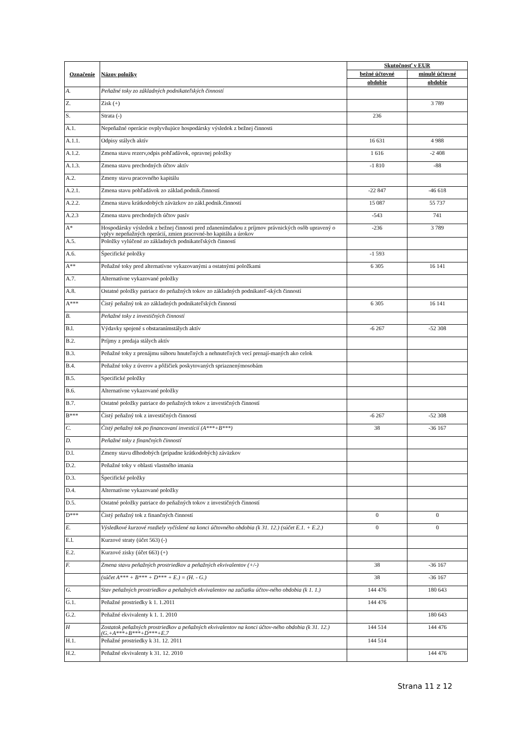| Označenie | Názov položky | Skutočnosť v EUR | |
| --- | --- | --- | --- |
| | | bežné účtovné | minulé účtovné |
| | | obdobie | obdobie |
| A. | Peňažné toky zo základných podnikateľských činností | | |
| Z. | Zisk (+) | | 3 789 |
| S. | Strata (-) | 236 | |
| A.1. | Nepeňažné operácie ovplyvňujúce hospodársky výsledok z bežnej činnosti | | |
| A.1.1. | Odpisy stálych aktív | 16 631 | 4 988 |
| A.1.2. | Zmena stavu rezerv,odpis pohľadávok, opravnej položky | 1 616 | -2 408 |
| A.1.3. | Zmena stavu prechodných účtov aktív | -1 810 | -88 |
| A.2. | Zmeny stavu pracovného kapitálu | | |
| A.2.1. | Zmena stavu pohľadávok zo základ.podnik.činností | -22 847 | -46 618 |
| A.2.2. | Zmena stavu krátkodobých záväzkov zo zákl.podnik.činností | 15 087 | 55 737 |
| A.2.3 | Zmena stavu prechodných účtov pasív | -543 | 741 |
| A* | Hospodársky výsledok z bežnej činnosti pred zdanenímdaňou z príjmov právnických osôb upravený o vplyv nepeňažných operácií, zmien pracovné-ho kapitálu a úrokov | -236 | 3 789 |
| A.5. | Položky vylúčené zo základných podnikateľských činností | | |
| A.6. | Špecifické položky | -1 593 | |
| A** | Peňažné toky pred alternatívne vykazovanými a ostatnými položkami | 6 305 | 16 141 |
| A.7. | Alternatívne vykazované položky | | |
| A.8. | Ostatné položky patriace do peňažných tokov zo základných podnikateľ-ských činností | | |
| A*** | Čistý peňažný tok zo základných podnikateľských činností | 6 305 | 16 141 |
| B. | Peňažné toky z investičných činností | | |
| B.l. | Výdavky spojené s obstaranímstálych aktív | -6 267 | -52 308 |
| B.2. | Príjmy z predaja stálych aktív | | |
| B.3. | Peňažné toky z prenájmu súboru hnuteľných a nehnuteľných vecí prenají-maných ako celok | | |
| B.4. | Peňažné toky z úverov a pôžičiek poskytovaných spriaznenýmosobám | | |
| B.5. | Specifické položky | | |
| B.6. | Alternatívne vykazované položky | | |
| B.7. | Ostatné položky patriace do peňažných tokov z investičných činností | | |
| B*** | Čistý peňažný tok z investičných činností | -6 267 | -52 308 |
| C. | Čistý peňažný tok po financovaní investícií (A***+B***) | 38 | -36 167 |
| D. | Peňažné toky z finančných činností | | |
| D.l. | Zmeny stavu dlhodobých (prípadne krátkodobých) záväzkov | | |
| D.2. | Peňažné toky v oblasti vlastného imania | | |
| D.3. | Špecifické položky | | |
| D.4. | Alternatívne vykazované položky | | |
| D.5. | Ostatné položky patriace do peňažných tokov z investičných činností | | |
| D*** | Čistý peňažný tok z finančných činností | 0 | 0 |
| E. | Výsledkové kurzové rozdiely vyčíslené na konci účtovného obdobia (k 31. 12.) (súčet E.1. + E.2.) | 0 | 0 |
| E.l. | Kurzové straty (účet 563) (-) | | |
| E.2. | Kurzové zisky (účet 663) (+) | | |
| F. | Zmena stavu peňažných prostriedkov a peňažných ekvivalentov (+/-) | 38 | -36 167 |
| | (súčet A*** + B*** + D*** + E.) = (H. - G.) | 38 | -36 167 |
| G. | Stav peňažných prostriedkov a peňažných ekvivalentov na začiatku účtov-ného obdobia (k 1. 1.) | 144 476 | 180 643 |
| G.1. | Peňažné prostriedky k 1. 1.2011 | 144 476 | |
| G.2. | Peňažné ekvivalenty k 1. 1. 2010 | | 180 643 |
| H | Zostatok peňažných prostriedkov a peňažných ekvivalentov na konci účtov-ného obdobia (k 31. 12.) (G.+A***+B***+D***+E.7 | 144 514 | 144 476 |
| H.1. | Peňažné prostriedky k 31. 12. 2011 | 144 514 | |
| H.2. | Peňažné ekvivalenty k 31. 12. 2010 | | 144 476 |
Strana 11 z 12